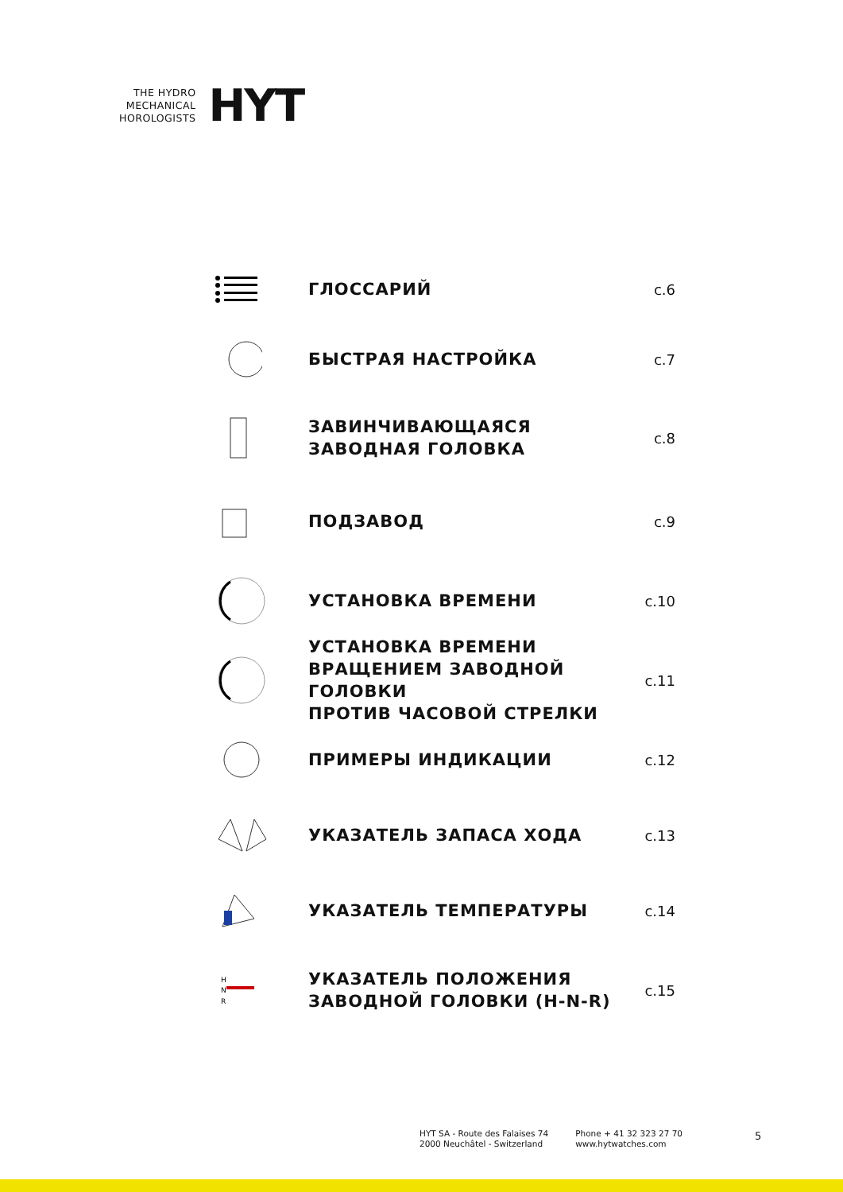THE HYDRO
MECHANICAL
HOROLOGISTS
HYT
ГЛОССАРИЙ
с.6
БЫСТРАЯ НАСТРОЙКА
с.7
ЗАВИНЧИВАЮЩАЯСЯ
ЗАВОДНАЯ ГОЛОВКА
с.8
ПОДЗАВОД
с.9
УСТАНОВКА ВРЕМЕНИ
с.10
УСТАНОВКА ВРЕМЕНИ
ВРАЩЕНИЕМ ЗАВОДНОЙ ГОЛОВКИ
ПРОТИВ ЧАСОВОЙ СТРЕЛКИ
с.11
ПРИМЕРЫ ИНДИКАЦИИ
с.12
УКАЗАТЕЛЬ ЗАПАСА ХОДА
с.13
УКАЗАТЕЛЬ ТЕМПЕРАТУРЫ
с.14
H
N
R
УКАЗАТЕЛЬ ПОЛОЖЕНИЯ
ЗАВОДНОЙ ГОЛОВКИ (H-N-R)
с.15
HYT SA - Route des Falaises 74
2000 Neuchâtel - Switzerland
Phone + 41 32 323 27 70
www.hytwatches.com
5